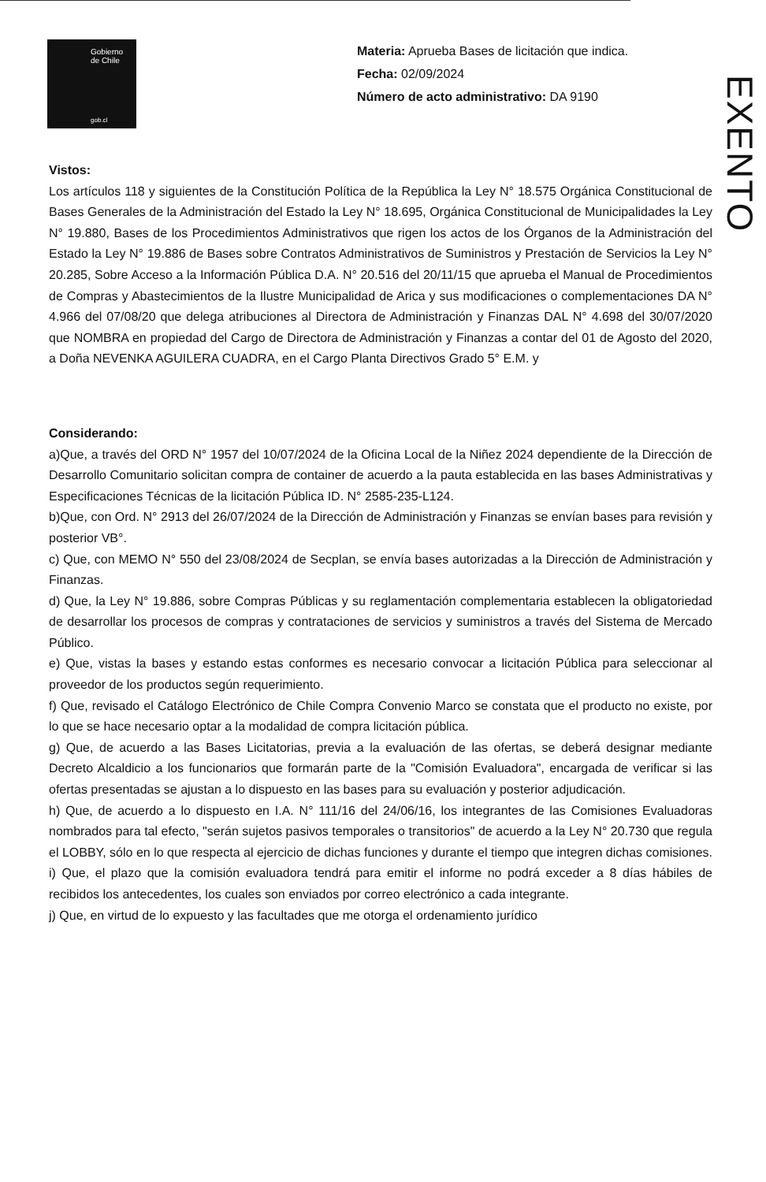Gobierno
de Chile
gob.cl
Materia: Aprueba Bases de licitación que indica.
Fecha: 02/09/2024
Número de acto administrativo: DA 9190
EXENTO
Vistos:
Los artículos 118 y siguientes de la Constitución Política de la República la Ley N° 18.575 Orgánica Constitucional de Bases Generales de la Administración del Estado la Ley N° 18.695, Orgánica Constitucional de Municipalidades la Ley N° 19.880, Bases de los Procedimientos Administrativos que rigen los actos de los Órganos de la Administración del Estado la Ley N° 19.886 de Bases sobre Contratos Administrativos de Suministros y Prestación de Servicios la Ley N° 20.285, Sobre Acceso a la Información Pública D.A. N° 20.516 del 20/11/15 que aprueba el Manual de Procedimientos de Compras y Abastecimientos de la Ilustre Municipalidad de Arica y sus modificaciones o complementaciones DA N° 4.966 del 07/08/20 que delega atribuciones al Directora de Administración y Finanzas DAL N° 4.698 del 30/07/2020 que NOMBRA en propiedad del Cargo de Directora de Administración y Finanzas a contar del 01 de Agosto del 2020, a Doña NEVENKA AGUILERA CUADRA, en el Cargo Planta Directivos Grado 5° E.M. y
Considerando:
a)Que, a través del ORD N° 1957 del 10/07/2024 de la Oficina Local de la Niñez 2024 dependiente de la Dirección de Desarrollo Comunitario solicitan compra de container de acuerdo a la pauta establecida en las bases Administrativas y Especificaciones Técnicas de la licitación Pública ID. N° 2585-235-L124.
b)Que, con Ord. N° 2913 del 26/07/2024 de la Dirección de Administración y Finanzas se envían bases para revisión y posterior VB°.
c) Que, con MEMO N° 550 del 23/08/2024 de Secplan, se envía bases autorizadas a la Dirección de Administración y Finanzas.
d) Que, la Ley N° 19.886, sobre Compras Públicas y su reglamentación complementaria establecen la obligatoriedad de desarrollar los procesos de compras y contrataciones de servicios y suministros a través del Sistema de Mercado Público.
e) Que, vistas la bases y estando estas conformes es necesario convocar a licitación Pública para seleccionar al proveedor de los productos según requerimiento.
f) Que, revisado el Catálogo Electrónico de Chile Compra Convenio Marco se constata que el producto no existe, por lo que se hace necesario optar a la modalidad de compra licitación pública.
g) Que, de acuerdo a las Bases Licitatorias, previa a la evaluación de las ofertas, se deberá designar mediante Decreto Alcaldicio a los funcionarios que formarán parte de la "Comisión Evaluadora", encargada de verificar si las ofertas presentadas se ajustan a lo dispuesto en las bases para su evaluación y posterior adjudicación.
h) Que, de acuerdo a lo dispuesto en I.A. N° 111/16 del 24/06/16, los integrantes de las Comisiones Evaluadoras nombrados para tal efecto, "serán sujetos pasivos temporales o transitorios" de acuerdo a la Ley N° 20.730 que regula el LOBBY, sólo en lo que respecta al ejercicio de dichas funciones y durante el tiempo que integren dichas comisiones.
i) Que, el plazo que la comisión evaluadora tendrá para emitir el informe no podrá exceder a 8 días hábiles de recibidos los antecedentes, los cuales son enviados por correo electrónico a cada integrante.
j) Que, en virtud de lo expuesto y las facultades que me otorga el ordenamiento jurídico